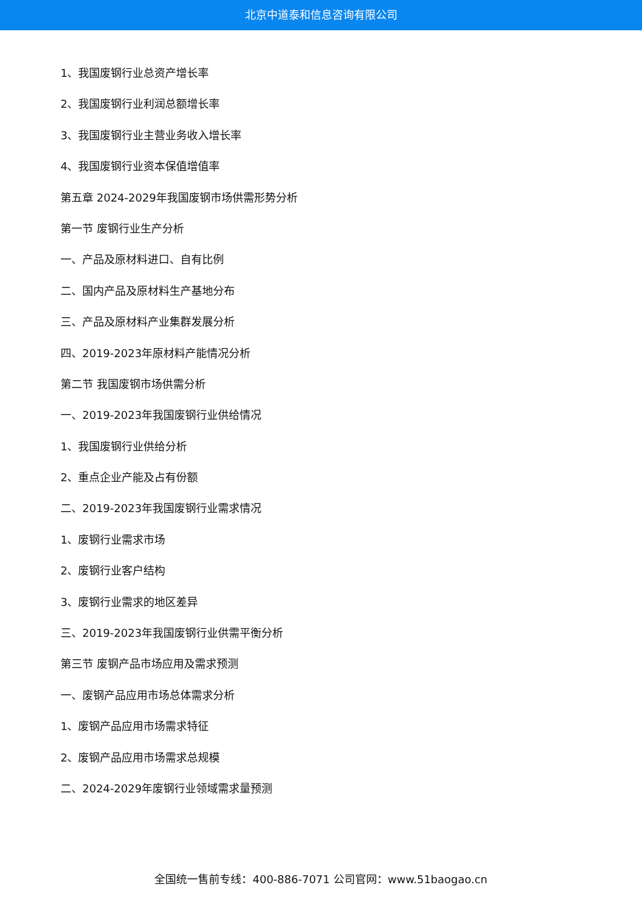北京中道泰和信息咨询有限公司
1、我国废钢行业总资产增长率
2、我国废钢行业利润总额增长率
3、我国废钢行业主营业务收入增长率
4、我国废钢行业资本保值增值率
第五章 2024-2029年我国废钢市场供需形势分析
第一节 废钢行业生产分析
一、产品及原材料进口、自有比例
二、国内产品及原材料生产基地分布
三、产品及原材料产业集群发展分析
四、2019-2023年原材料产能情况分析
第二节 我国废钢市场供需分析
一、2019-2023年我国废钢行业供给情况
1、我国废钢行业供给分析
2、重点企业产能及占有份额
二、2019-2023年我国废钢行业需求情况
1、废钢行业需求市场
2、废钢行业客户结构
3、废钢行业需求的地区差异
三、2019-2023年我国废钢行业供需平衡分析
第三节 废钢产品市场应用及需求预测
一、废钢产品应用市场总体需求分析
1、废钢产品应用市场需求特征
2、废钢产品应用市场需求总规模
二、2024-2029年废钢行业领域需求量预测
全国统一售前专线：400-886-7071 公司官网：www.51baogao.cn